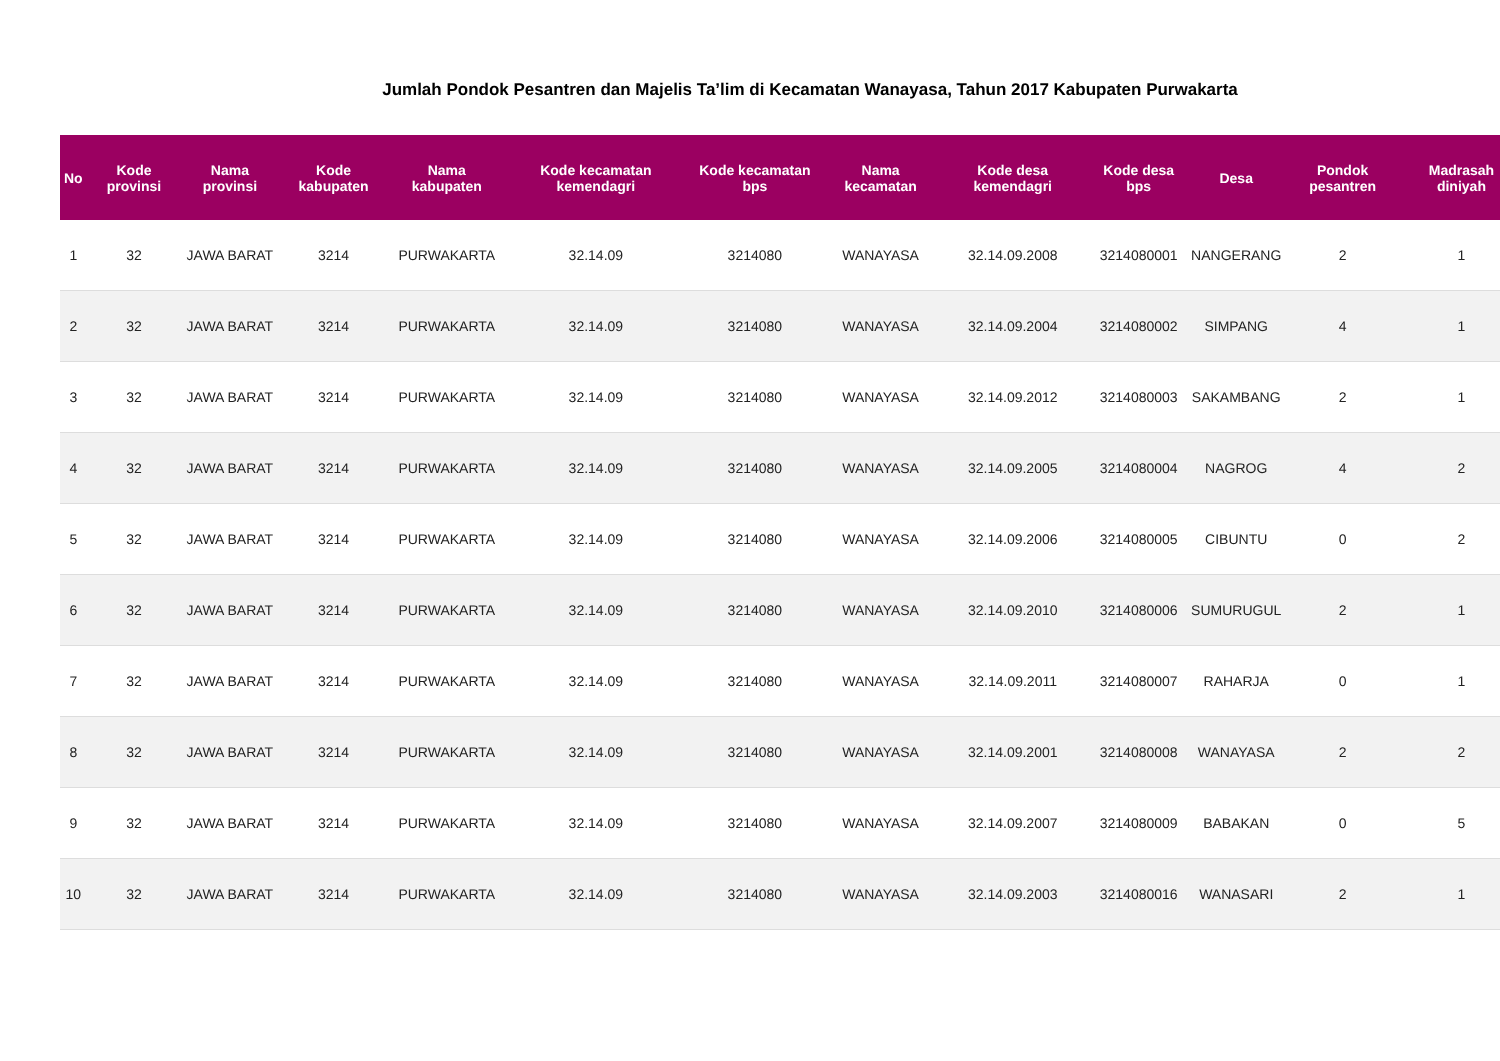Jumlah Pondok Pesantren dan Majelis Ta’lim di Kecamatan Wanayasa, Tahun 2017 Kabupaten Purwakarta
| No | Kode provinsi | Nama provinsi | Kode kabupaten | Nama kabupaten | Kode kecamatan kemendagri | Kode kecamatan bps | Nama kecamatan | Kode desa kemendagri | Kode desa bps | Desa | Pondok pesantren | Madrasah diniyah |
| --- | --- | --- | --- | --- | --- | --- | --- | --- | --- | --- | --- | --- |
| 1 | 32 | JAWA BARAT | 3214 | PURWAKARTA | 32.14.09 | 3214080 | WANAYASA | 32.14.09.2008 | 3214080001 | NANGERANG | 2 | 1 |
| 2 | 32 | JAWA BARAT | 3214 | PURWAKARTA | 32.14.09 | 3214080 | WANAYASA | 32.14.09.2004 | 3214080002 | SIMPANG | 4 | 1 |
| 3 | 32 | JAWA BARAT | 3214 | PURWAKARTA | 32.14.09 | 3214080 | WANAYASA | 32.14.09.2012 | 3214080003 | SAKAMBANG | 2 | 1 |
| 4 | 32 | JAWA BARAT | 3214 | PURWAKARTA | 32.14.09 | 3214080 | WANAYASA | 32.14.09.2005 | 3214080004 | NAGROG | 4 | 2 |
| 5 | 32 | JAWA BARAT | 3214 | PURWAKARTA | 32.14.09 | 3214080 | WANAYASA | 32.14.09.2006 | 3214080005 | CIBUNTU | 0 | 2 |
| 6 | 32 | JAWA BARAT | 3214 | PURWAKARTA | 32.14.09 | 3214080 | WANAYASA | 32.14.09.2010 | 3214080006 | SUMURUGUL | 2 | 1 |
| 7 | 32 | JAWA BARAT | 3214 | PURWAKARTA | 32.14.09 | 3214080 | WANAYASA | 32.14.09.2011 | 3214080007 | RAHARJA | 0 | 1 |
| 8 | 32 | JAWA BARAT | 3214 | PURWAKARTA | 32.14.09 | 3214080 | WANAYASA | 32.14.09.2001 | 3214080008 | WANAYASA | 2 | 2 |
| 9 | 32 | JAWA BARAT | 3214 | PURWAKARTA | 32.14.09 | 3214080 | WANAYASA | 32.14.09.2007 | 3214080009 | BABAKAN | 0 | 5 |
| 10 | 32 | JAWA BARAT | 3214 | PURWAKARTA | 32.14.09 | 3214080 | WANAYASA | 32.14.09.2003 | 3214080016 | WANASARI | 2 | 1 |